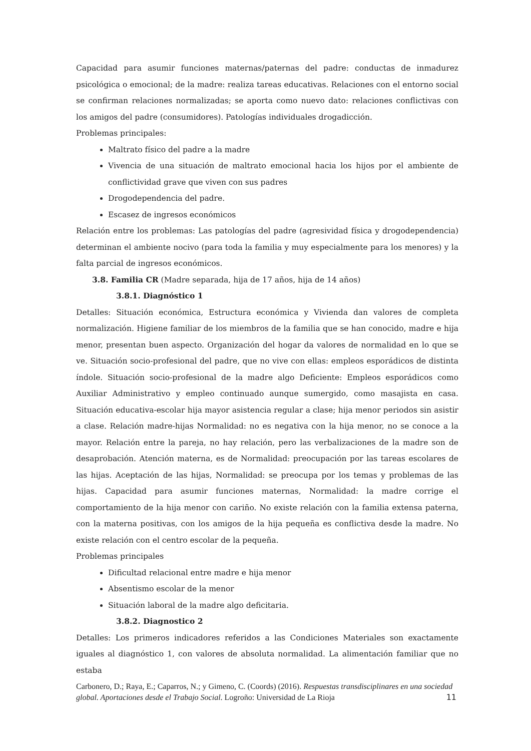Capacidad para asumir funciones maternas/paternas del padre: conductas de inmadurez psicológica o emocional; de la madre: realiza tareas educativas. Relaciones con el entorno social se confirman relaciones normalizadas; se aporta como nuevo dato: relaciones conflictivas con los amigos del padre (consumidores). Patologías individuales drogadicción.
Problemas principales:
Maltrato físico del padre a la madre
Vivencia de una situación de maltrato emocional hacia los hijos por el ambiente de conflictividad grave que viven con sus padres
Drogodependencia del padre.
Escasez de ingresos económicos
Relación entre los problemas: Las patologías del padre (agresividad física y drogodependencia) determinan el ambiente nocivo (para toda la familia y muy especialmente para los menores) y la falta parcial de ingresos económicos.
3.8. Familia CR (Madre separada, hija de 17 años, hija de 14 años)
3.8.1. Diagnóstico 1
Detalles: Situación económica, Estructura económica y Vivienda dan valores de completa normalización. Higiene familiar de los miembros de la familia que se han conocido, madre e hija menor, presentan buen aspecto. Organización del hogar da valores de normalidad en lo que se ve. Situación socio-profesional del padre, que no vive con ellas: empleos esporádicos de distinta índole. Situación socio-profesional de la madre algo Deficiente: Empleos esporádicos como Auxiliar Administrativo y empleo continuado aunque sumergido, como masajista en casa. Situación educativa-escolar hija mayor asistencia regular a clase; hija menor periodos sin asistir a clase. Relación madre-hijas Normalidad: no es negativa con la hija menor, no se conoce a la mayor. Relación entre la pareja, no hay relación, pero las verbalizaciones de la madre son de desaprobación. Atención materna, es de Normalidad: preocupación por las tareas escolares de las hijas. Aceptación de las hijas, Normalidad: se preocupa por los temas y problemas de las hijas. Capacidad para asumir funciones maternas, Normalidad: la madre corrige el comportamiento de la hija menor con cariño. No existe relación con la familia extensa paterna, con la materna positivas, con los amigos de la hija pequeña es conflictiva desde la madre. No existe relación con el centro escolar de la pequeña.
Problemas principales
Dificultad relacional entre madre e hija menor
Absentismo escolar de la menor
Situación laboral de la madre algo deficitaria.
3.8.2. Diagnostico 2
Detalles: Los primeros indicadores referidos a las Condiciones Materiales son exactamente iguales al diagnóstico 1, con valores de absoluta normalidad. La alimentación familiar que no estaba
Carbonero, D.; Raya, E.; Caparros, N.; y Gimeno, C. (Coords) (2016). Respuestas transdisciplinares en una sociedad global. Aportaciones desde el Trabajo Social. Logroño: Universidad de La Rioja 11